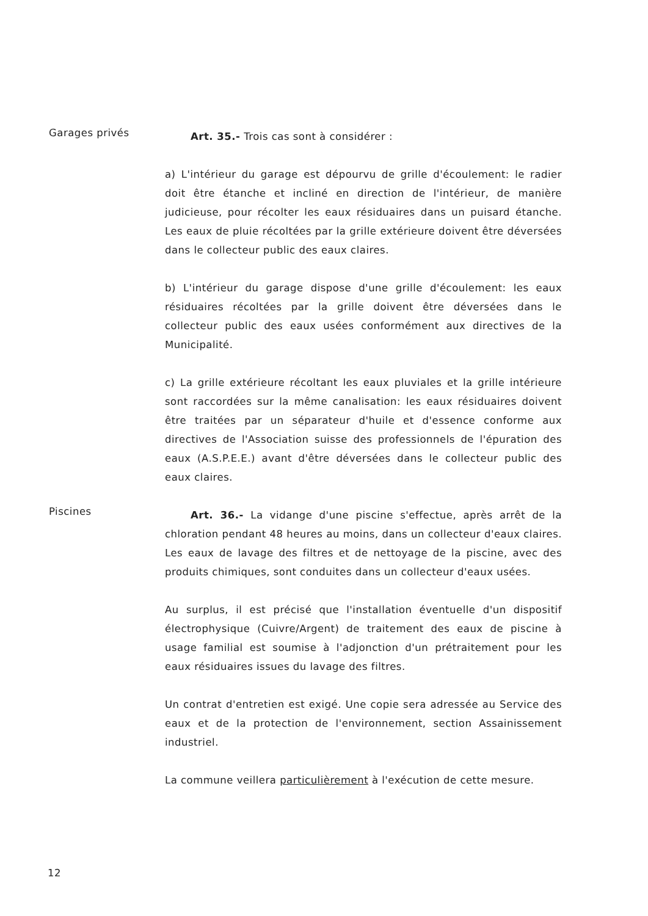Garages privés
Art. 35.- Trois cas sont à considérer :
a) L'intérieur du garage est dépourvu de grille d'écoulement: le radier doit être étanche et incliné en direction de l'intérieur, de manière judicieuse, pour récolter les eaux résiduaires dans un puisard étanche. Les eaux de pluie récoltées par la grille extérieure doivent être déversées dans le collecteur public des eaux claires.
b) L'intérieur du garage dispose d'une grille d'écoulement: les eaux résiduaires récoltées par la grille doivent être déversées dans le collecteur public des eaux usées conformément aux directives de la Municipalité.
c) La grille extérieure récoltant les eaux pluviales et la grille intérieure sont raccordées sur la même canalisation: les eaux résiduaires doivent être traitées par un séparateur d'huile et d'essence conforme aux directives de l'Association suisse des professionnels de l'épuration des eaux (A.S.P.E.E.) avant d'être déversées dans le collecteur public des eaux claires.
Piscines
Art. 36.- La vidange d'une piscine s'effectue, après arrêt de la chloration pendant 48 heures au moins, dans un collecteur d'eaux claires. Les eaux de lavage des filtres et de nettoyage de la piscine, avec des produits chimiques, sont conduites dans un collecteur d'eaux usées.
Au surplus, il est précisé que l'installation éventuelle d'un dispositif électrophysique (Cuivre/Argent) de traitement des eaux de piscine à usage familial est soumise à l'adjonction d'un prétraitement pour les eaux résiduaires issues du lavage des filtres.
Un contrat d'entretien est exigé. Une copie sera adressée au Service des eaux et de la protection de l'environnement, section Assainissement industriel.
La commune veillera particulièrement à l'exécution de cette mesure.
12